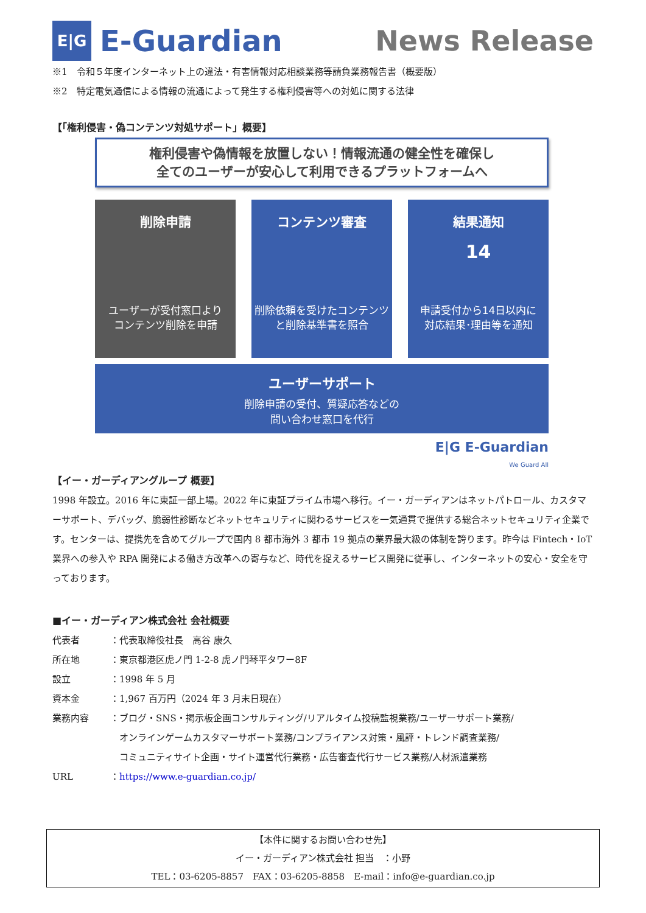E|G
E-Guardian
News Release
※1　令和５年度インターネット上の違法・有害情報対応相談業務等請負業務報告書（概要版）
※2　特定電気通信による情報の流通によって発生する権利侵害等への対処に関する法律
【「権利侵害・偽コンテンツ対処サポート」概要】
権利侵害や偽情報を放置しない！情報流通の健全性を確保し
全てのユーザーが安心して利用できるプラットフォームへ
削除申請
ユーザーが受付窓口より
コンテンツ削除を申請
コンテンツ審査
削除依頼を受けたコンテンツ
と削除基準書を照合
結果通知
14
申請受付から14日以内に
対応結果･理由等を通知
ユーザーサポート
削除申請の受付、質疑応答などの
問い合わせ窓口を代行
E|G E-Guardian
We Guard All
【イー・ガーディアングループ 概要】
1998 年設立。2016 年に東証一部上場。2022 年に東証プライム市場へ移行。イー・ガーディアンはネットパトロール、カスタマーサポート、デバッグ、脆弱性診断などネットセキュリティに関わるサービスを一気通貫で提供する総合ネットセキュリティ企業です。センターは、提携先を含めてグループで国内 8 都市海外 3 都市 19 拠点の業界最大級の体制を誇ります。昨今は Fintech・IoT 業界への参入や RPA 開発による働き方改革への寄与など、時代を捉えるサービス開発に従事し、インターネットの安心・安全を守っております。
■イー・ガーディアン株式会社 会社概要
| 代表者 | ：代表取締役社長 高谷 康久 |
| 所在地 | ：東京都港区虎ノ門 1-2-8 虎ノ門琴平タワー8F |
| 設立 | ：1998 年 5 月 |
| 資本金 | ：1,967 百万円（2024 年 3 月末日現在） |
| 業務内容 | ：ブログ・SNS・掲示板企画コンサルティング/リアルタイム投稿監視業務/ユーザーサポート業務/ オンラインゲームカスタマーサポート業務/コンプライアンス対策・風評・トレンド調査業務/ コミュニティサイト企画・サイト運営代行業務・広告審査代行サービス業務/人材派遣業務 |
| URL | ： https://www.e-guardian.co.jp/ |
【本件に関するお問い合わせ先】
イー・ガーディアン株式会社 担当　：小野
TEL：03-6205-8857　FAX：03-6205-8858　E-mail：info@e-guardian.co.jp